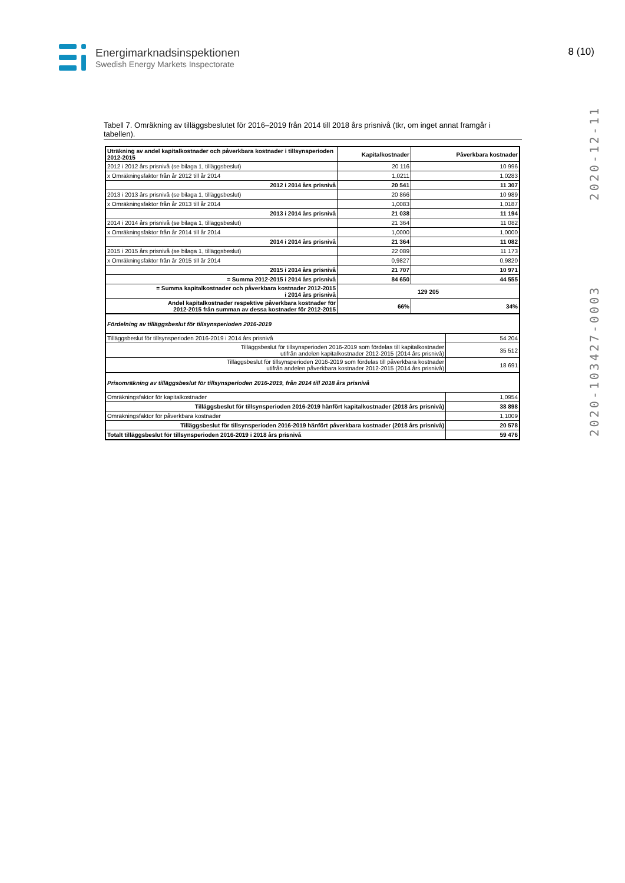Energimarknadsinspektionen
Swedish Energy Markets Inspectorate
8 (10)
2020-103427-0003 2020-12-11
Tabell 7. Omräkning av tilläggsbeslutet för 2016–2019 från 2014 till 2018 års prisnivå (tkr, om inget annat framgår i tabellen).
| Uträkning av andel kapitalkostnader och påverkbara kostnader i tillsynsperioden 2012-2015 | Kapitalkostnader | Påverkbara kostnader | |
| 2012 i 2012 års prisnivå (se bilaga 1, tilläggsbeslut) | 20 116 | 10 996 | |
| x Omräkningsfaktor från år 2012 till år 2014 | 1,0211 | 1,0283 | |
| 2012 i 2014 års prisnivå | 20 541 | 11 307 | |
| 2013 i 2013 års prisnivå (se bilaga 1, tilläggsbeslut) | 20 866 | 10 989 | |
| x Omräkningsfaktor från år 2013 till år 2014 | 1,0083 | 1,0187 | |
| 2013 i 2014 års prisnivå | 21 038 | 11 194 | |
| 2014 i 2014 års prisnivå (se bilaga 1, tilläggsbeslut) | 21 364 | 11 082 | |
| x Omräkningsfaktor från år 2014 till år 2014 | 1,0000 | 1,0000 | |
| 2014 i 2014 års prisnivå | 21 364 | 11 082 | |
| 2015 i 2015 års prisnivå (se bilaga 1, tilläggsbeslut) | 22 089 | 11 173 | |
| x Omräkningsfaktor från år 2015 till år 2014 | 0,9827 | 0,9820 | |
| 2015 i 2014 års prisnivå | 21 707 | 10 971 | |
| = Summa 2012-2015 i 2014 års prisnivå | 84 650 | 44 555 | |
| = Summa kapitalkostnader och påverkbara kostnader 2012-2015 i 2014 års prisnivå | 129 205 | | |
| Andel kapitalkostnader respektive påverkbara kostnader för 2012-2015 från summan av dessa kostnader för 2012-2015 | 66% | 34% | |
| Fördelning av tilläggsbeslut för tillsynsperioden 2016-2019 | | | |
| Tilläggsbeslut för tillsynsperioden 2016-2019 i 2014 års prisnivå | | | 54 204 |
| Tilläggsbeslut för tillsynsperioden 2016-2019 som fördelas till kapitalkostnader utifrån andelen kapitalkostnader 2012-2015 (2014 års prisnivå) | | | 35 512 |
| Tilläggsbeslut för tillsynsperioden 2016-2019 som fördelas till påverkbara kostnader utifrån andelen påverkbara kostnader 2012-2015 (2014 års prisnivå) | | | 18 691 |
| Prisomräkning av tilläggsbeslut för tillsynsperioden 2016-2019, från 2014 till 2018 års prisnivå | | | |
| Omräkningsfaktor för kapitalkostnader | | | 1,0954 |
| Tilläggsbeslut för tillsynsperioden 2016-2019 hänfört kapitalkostnader (2018 års prisnivå) | | | 38 898 |
| Omräkningsfaktor för påverkbara kostnader | | | 1,1009 |
| Tilläggsbeslut för tillsynsperioden 2016-2019 hänfört påverkbara kostnader (2018 års prisnivå) | | | 20 578 |
| Totalt tilläggsbeslut för tillsynsperioden 2016-2019 i 2018 års prisnivå | | | 59 476 |